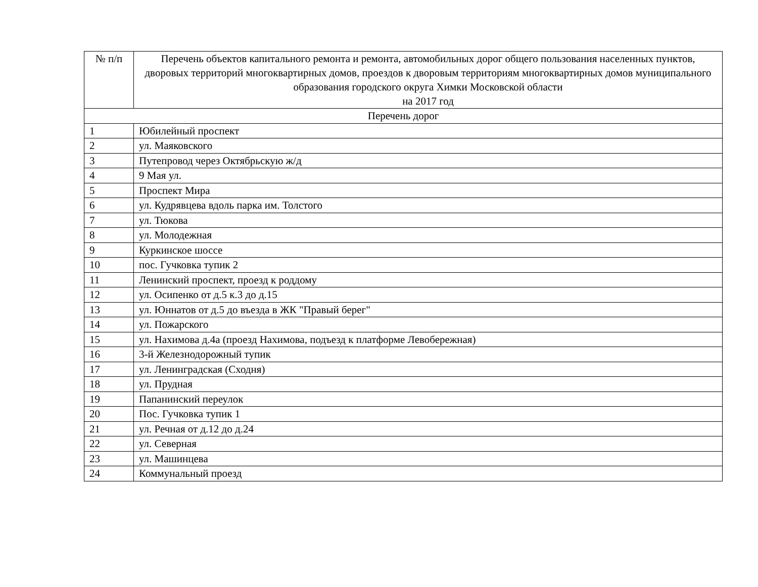| № п/п | Перечень объектов капитального ремонта и ремонта, автомобильных дорог общего пользования населенных пунктов, дворовых территорий многоквартирных домов, проездов к дворовым территориям многоквартирных домов муниципального образования городского округа Химки Московской области на 2017 год |
| Перечень дорог | |
| 1 | Юбилейный проспект |
| 2 | ул. Маяковского |
| 3 | Путепровод через Октябрьскую ж/д |
| 4 | 9 Мая ул. |
| 5 | Проспект Мира |
| 6 | ул. Кудрявцева вдоль парка им. Толстого |
| 7 | ул. Тюкова |
| 8 | ул. Молодежная |
| 9 | Куркинское шоссе |
| 10 | пос. Гучковка тупик 2 |
| 11 | Ленинский проспект, проезд к роддому |
| 12 | ул. Осипенко от д.5 к.3 до д.15 |
| 13 | ул. Юннатов от д.5 до въезда в ЖК "Правый берег" |
| 14 | ул. Пожарского |
| 15 | ул. Нахимова д.4а (проезд Нахимова, подъезд к платформе Левобережная) |
| 16 | 3-й Железнодорожный тупик |
| 17 | ул. Ленинградская (Сходня) |
| 18 | ул. Прудная |
| 19 | Папанинский переулок |
| 20 | Пос. Гучковка тупик 1 |
| 21 | ул. Речная от д.12 до д.24 |
| 22 | ул. Северная |
| 23 | ул. Машинцева |
| 24 | Коммунальный проезд |